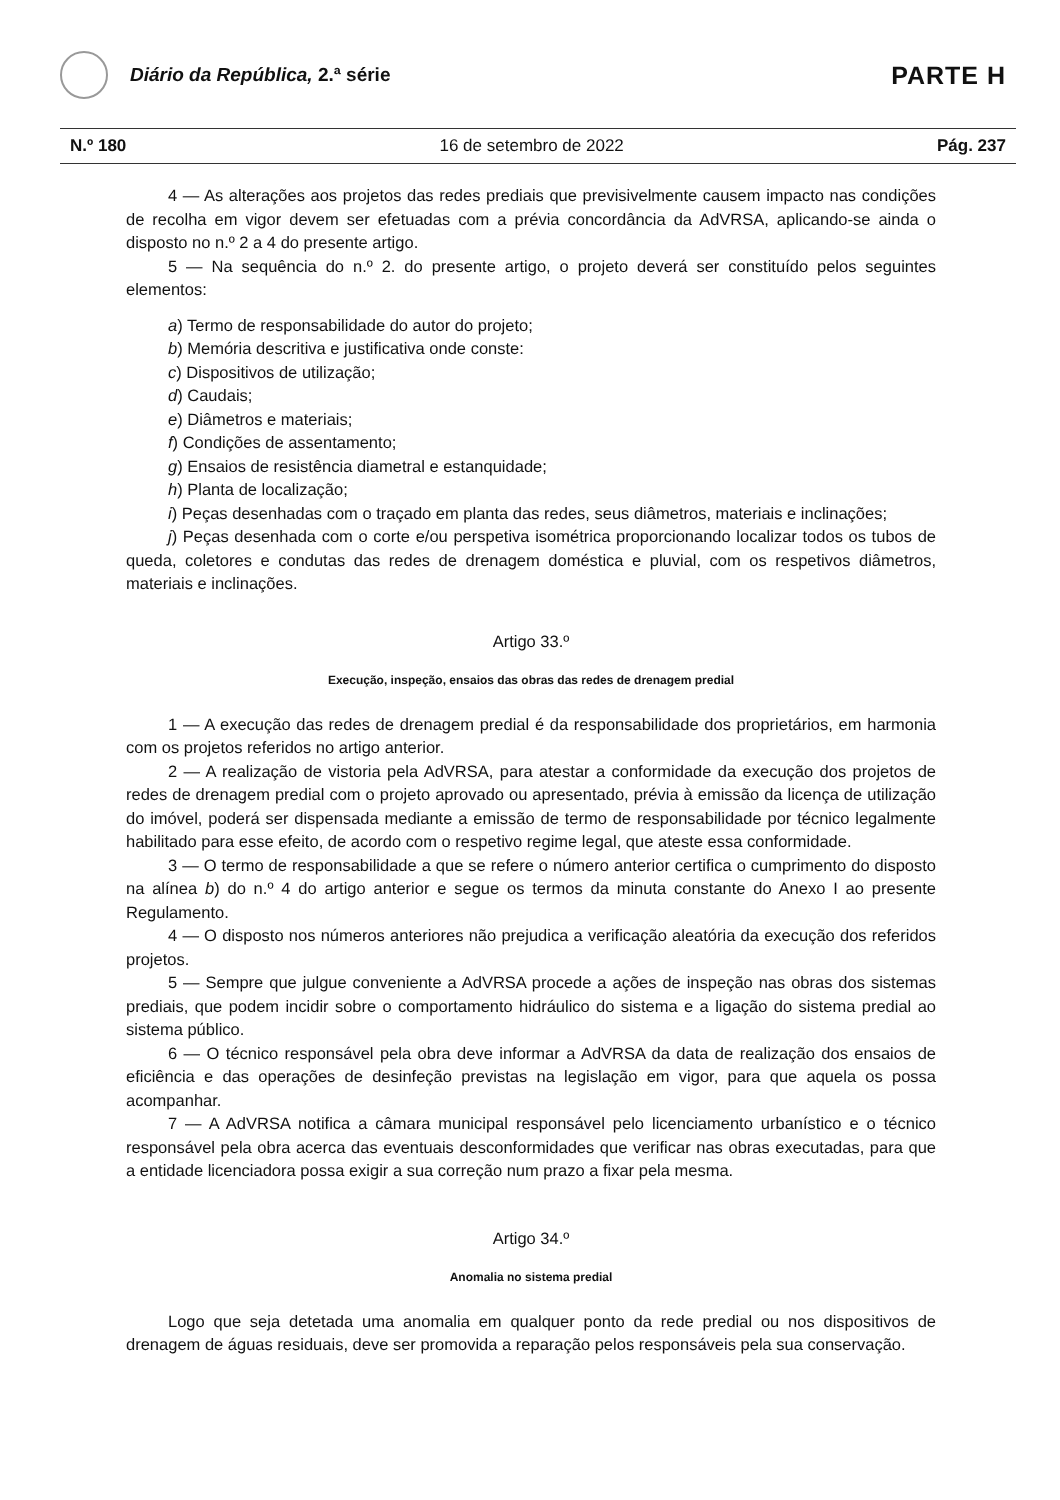Diário da República, 2.ª série
PARTE H
N.º 180 16 de setembro de 2022 Pág. 237
4 — As alterações aos projetos das redes prediais que previsivelmente causem impacto nas condições de recolha em vigor devem ser efetuadas com a prévia concordância da AdVRSA, aplicando-se ainda o disposto no n.º 2 a 4 do presente artigo.
5 — Na sequência do n.º 2. do presente artigo, o projeto deverá ser constituído pelos seguintes elementos:
a) Termo de responsabilidade do autor do projeto;
b) Memória descritiva e justificativa onde conste:
c) Dispositivos de utilização;
d) Caudais;
e) Diâmetros e materiais;
f) Condições de assentamento;
g) Ensaios de resistência diametral e estanquidade;
h) Planta de localização;
i) Peças desenhadas com o traçado em planta das redes, seus diâmetros, materiais e inclinações;
j) Peças desenhada com o corte e/ou perspetiva isométrica proporcionando localizar todos os tubos de queda, coletores e condutas das redes de drenagem doméstica e pluvial, com os respetivos diâmetros, materiais e inclinações.
Artigo 33.º
Execução, inspeção, ensaios das obras das redes de drenagem predial
1 — A execução das redes de drenagem predial é da responsabilidade dos proprietários, em harmonia com os projetos referidos no artigo anterior.
2 — A realização de vistoria pela AdVRSA, para atestar a conformidade da execução dos projetos de redes de drenagem predial com o projeto aprovado ou apresentado, prévia à emissão da licença de utilização do imóvel, poderá ser dispensada mediante a emissão de termo de responsabilidade por técnico legalmente habilitado para esse efeito, de acordo com o respetivo regime legal, que ateste essa conformidade.
3 — O termo de responsabilidade a que se refere o número anterior certifica o cumprimento do disposto na alínea b) do n.º 4 do artigo anterior e segue os termos da minuta constante do Anexo I ao presente Regulamento.
4 — O disposto nos números anteriores não prejudica a verificação aleatória da execução dos referidos projetos.
5 — Sempre que julgue conveniente a AdVRSA procede a ações de inspeção nas obras dos sistemas prediais, que podem incidir sobre o comportamento hidráulico do sistema e a ligação do sistema predial ao sistema público.
6 — O técnico responsável pela obra deve informar a AdVRSA da data de realização dos ensaios de eficiência e das operações de desinfeção previstas na legislação em vigor, para que aquela os possa acompanhar.
7 — A AdVRSA notifica a câmara municipal responsável pelo licenciamento urbanístico e o técnico responsável pela obra acerca das eventuais desconformidades que verificar nas obras executadas, para que a entidade licenciadora possa exigir a sua correção num prazo a fixar pela mesma.
Artigo 34.º
Anomalia no sistema predial
Logo que seja detetada uma anomalia em qualquer ponto da rede predial ou nos dispositivos de drenagem de águas residuais, deve ser promovida a reparação pelos responsáveis pela sua conservação.